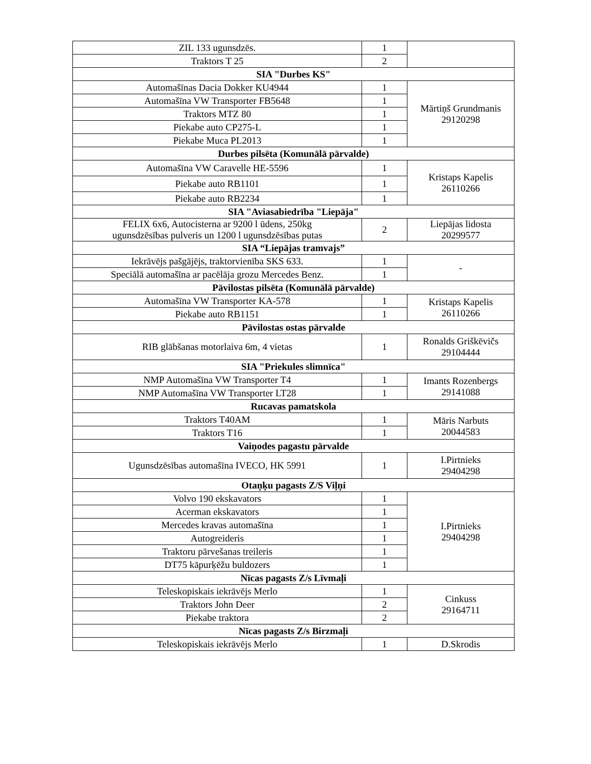| ZIL 133 ugunsdzēs. | 1 | |
| Traktors T 25 | 2 | |
| SIA "Durbes KS" | | |
| Automašīnas Dacia Dokker KU4944 | 1 | Mārtiņš Grundmanis 29120298 |
| Automašīna VW Transporter FB5648 | 1 | |
| Traktors MTZ 80 | 1 | |
| Piekabe auto CP275-L | 1 | |
| Piekabe Muca PL2013 | 1 | |
| Durbes pilsēta (Komunālā pārvalde) | | |
| Automašīna VW Caravelle HE-5596 | 1 | Kristaps Kapelis 26110266 |
| Piekabe auto RB1101 | 1 | |
| Piekabe auto RB2234 | 1 | |
| SIA "Aviasabiedrība "Liepāja" | | |
| FELIX 6x6, Autocisterna ar 9200 l ūdens, 250kg ugunsdzēsības pulveris un 1200 l ugunsdzēsības putas | 2 | Liepājas lidosta 20299577 |
| SIA “Liepājas tramvajs” | | |
| Iekrāvējs pašgājējs, traktorvienība SKS 633. | 1 | - |
| Speciālā automašīna ar pacēlāja grozu Mercedes Benz. | 1 | |
| Pāvilostas pilsēta (Komunālā pārvalde) | | |
| Automašīna VW Transporter KA-578 | 1 | Kristaps Kapelis 26110266 |
| Piekabe auto RB1151 | 1 | |
| Pāvilostas ostas pārvalde | | |
| RIB glābšanas motorlaiva 6m, 4 vietas | 1 | Ronalds Griškēvičs 29104444 |
| SIA "Priekules slimnīca" | | |
| NMP Automašīna VW Transporter T4 | 1 | Imants Rozenbergs 29141088 |
| NMP Automašīna VW Transporter LT28 | 1 | |
| Rucavas pamatskola | | |
| Traktors T40AM | 1 | Māris Narbuts 20044583 |
| Traktors T16 | 1 | |
| Vaiņodes pagastu pārvalde | | |
| Ugunsdzēsības automašīna IVECO, HK 5991 | 1 | I.Pirtnieks 29404298 |
| Otaņķu pagasts Z/S Viļņi | | |
| Volvo 190 ekskavators | 1 | I.Pirtnieks 29404298 |
| Acerman ekskavators | 1 | |
| Mercedes kravas automašīna | 1 | |
| Autogreideris | 1 | |
| Traktoru pārvešanas treileris | 1 | |
| DT75 kāpurķēžu buldozers | 1 | |
| Nīcas pagasts Z/s Līvmaļi | | |
| Teleskopiskais iekrāvējs Merlo | 1 | Cinkuss 29164711 |
| Traktors John Deer | 2 | |
| Piekabe traktora | 2 | |
| Nīcas pagasts Z/s Birzmaļi | | |
| Teleskopiskais iekrāvējs Merlo | 1 | D.Skrodis |